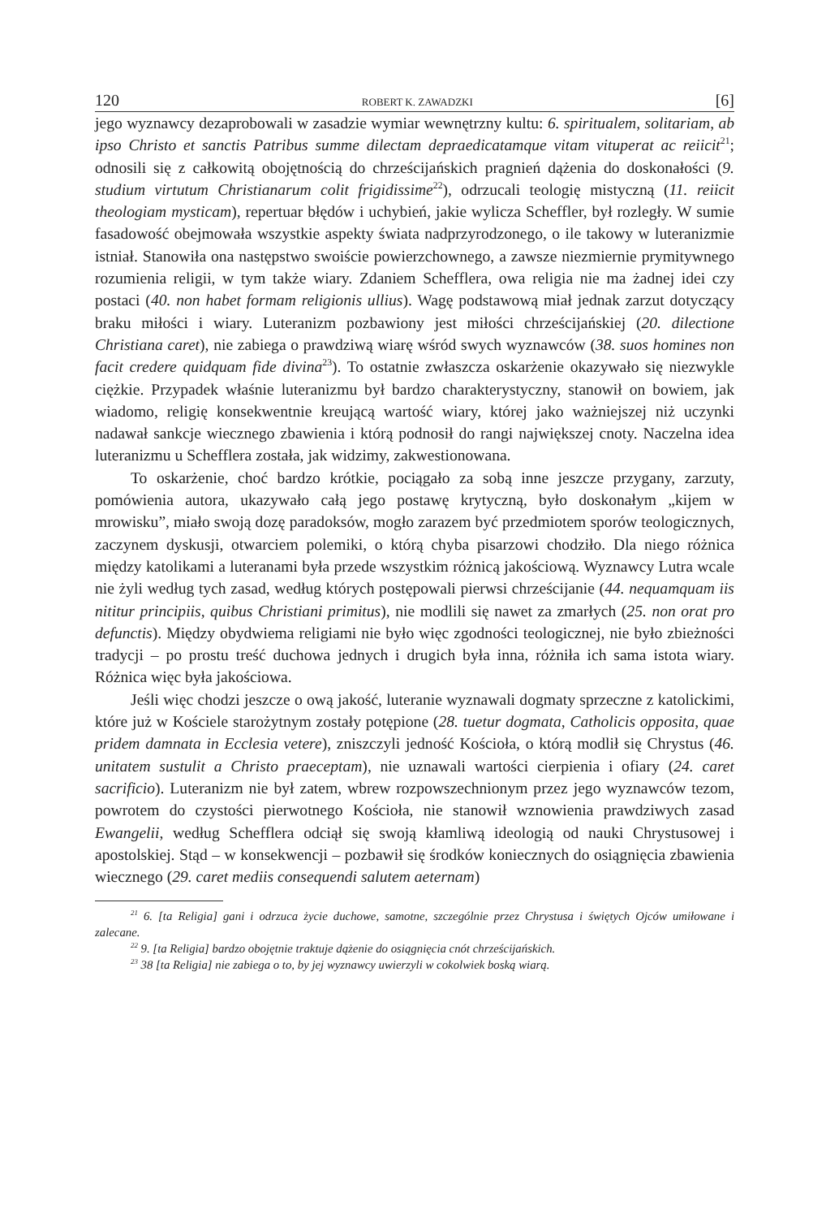120 ROBERT K. ZAWADZKI [6]
jego wyznawcy dezaprobowali w zasadzie wymiar wewnętrzny kultu: 6. spiritualem, solitariam, ab ipso Christo et sanctis Patribus summe dilectam depraedicatamque vitam vituperat ac reiicit<sup>21</sup>; odnosili się z całkowitą obojętnością do chrześcijańskich pragnień dążenia do doskonałości (9. studium virtutum Christianarum colit frigidissime<sup>22</sup>), odrzucali teologię mistyczną (11. reiicit theologiam mysticam), repertuar błędów i uchybień, jakie wylicza Scheffler, był rozległy. W sumie fasadowość obejmowała wszystkie aspekty świata nadprzyrodzonego, o ile takowy w luteranizmie istniał. Stanowiła ona następstwo swoiście powierzchownego, a zawsze niezmiernie prymitywnego rozumienia religii, w tym także wiary. Zdaniem Schefflera, owa religia nie ma żadnej idei czy postaci (40. non habet formam religionis ullius). Wagę podstawową miał jednak zarzut dotyczący braku miłości i wiary. Luteranizm pozbawiony jest miłości chrześcijańskiej (20. dilectione Christiana caret), nie zabiega o prawdziwą wiarę wśród swych wyznawców (38. suos homines non facit credere quidquam fide divina<sup>23</sup>). To ostatnie zwłaszcza oskarżenie okazywało się niezwykle ciężkie. Przypadek właśnie luteranizmu był bardzo charakterystyczny, stanowił on bowiem, jak wiadomo, religię konsekwentnie kreującą wartość wiary, której jako ważniejszej niż uczynki nadawał sankcje wiecznego zbawienia i którą podnosił do rangi największej cnoty. Naczelna idea luteranizmu u Schefflera została, jak widzimy, zakwestionowana.
To oskarżenie, choć bardzo krótkie, pociągało za sobą inne jeszcze przygany, zarzuty, pomówienia autora, ukazywało całą jego postawę krytyczną, było doskonałym „kijem w mrowisku”, miało swoją dozę paradoksów, mogło zarazem być przedmiotem sporów teologicznych, zaczynem dyskusji, otwarciem polemiki, o którą chyba pisarzowi chodziło. Dla niego różnica między katolikami a luteranami była przede wszystkim różnicą jakościową. Wyznawcy Lutra wcale nie żyli według tych zasad, według których postępowali pierwsi chrześcijanie (44. nequamquam iis nititur principiis, quibus Christiani primitus), nie modlili się nawet za zmarłych (25. non orat pro defunctis). Między obydwiema religiami nie było więc zgodności teologicznej, nie było zbieżności tradycji – po prostu treść duchowa jednych i drugich była inna, różniła ich sama istota wiary. Różnica więc była jakościowa.
Jeśli więc chodzi jeszcze o ową jakość, luteranie wyznawali dogmaty sprzeczne z katolickimi, które już w Kościele starożytnym zostały potępione (28. tuetur dogmata, Catholicis opposita, quae pridem damnata in Ecclesia vetere), zniszczyli jedność Kościoła, o którą modlił się Chrystus (46. unitatem sustulit a Christo praeceptam), nie uznawali wartości cierpienia i ofiary (24. caret sacrificio). Luteranizm nie był zatem, wbrew rozpowszechnionym przez jego wyznawców tezom, powrotem do czystości pierwotnego Kościoła, nie stanowił wznowienia prawdziwych zasad Ewangelii, według Schefflera odciął się swoją kłamliwą ideologią od nauki Chrystusowej i apostolskiej. Stąd – w konsekwencji – pozbawił się środków koniecznych do osiągnięcia zbawienia wiecznego (29. caret mediis consequendi salutem aeternam)
<sup>21</sup> 6. [ta Religia] gani i odrzuca życie duchowe, samotne, szczególnie przez Chrystusa i świętych Ojców umiłowane i zalecane.
<sup>22</sup> 9. [ta Religia] bardzo obojętnie traktuje dążenie do osiągnięcia cnót chrześcijańskich.
<sup>23</sup> 38 [ta Religia] nie zabiega o to, by jej wyznawcy uwierzyli w cokolwiek boską wiarą.